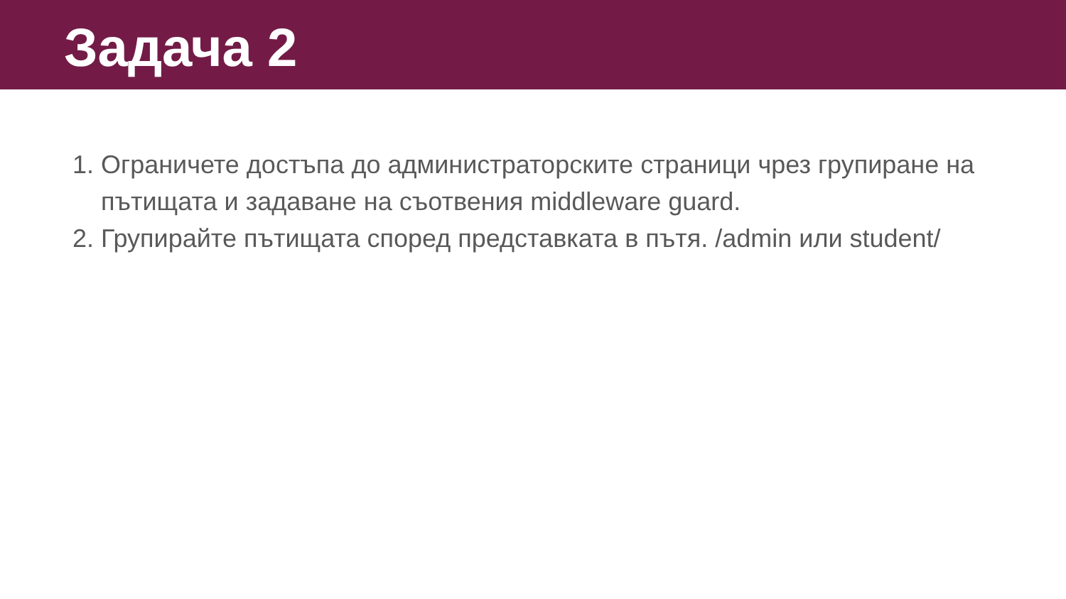Задача 2
1. Ограничете достъпа до администраторските страници чрез групиране на пътищата и задаване на съотвения middleware guard.
2. Групирайте пътищата според представката в пътя. /admin или student/